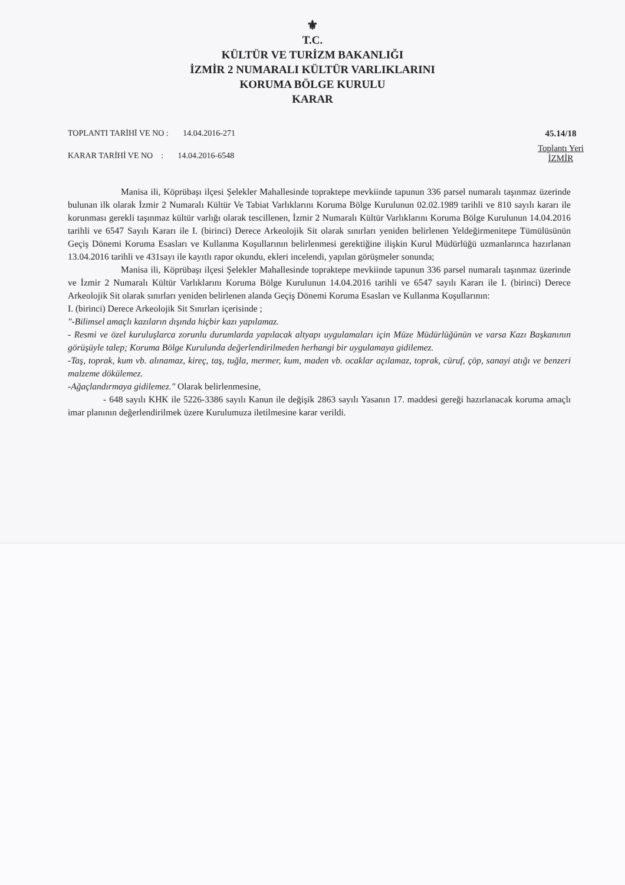⚜
T.C.
KÜLTÜR VE TURİZM BAKANLIĞI
İZMİR 2 NUMARALI KÜLTÜR VARLIKLARINI
KORUMA BÖLGE KURULU
KARAR
TOPLANTI TARİHİ VE NO : 14.04.2016-271
KARAR TARİHİ VE NO : 14.04.2016-6548
45.14/18
Toplantı Yeri
İZMİR
Manisa ili, Köprübaşı ilçesi Şelekler Mahallesinde topraktepe mevkiinde tapunun 336 parsel numaralı taşınmaz üzerinde bulunan ilk olarak İzmir 2 Numaralı Kültür Ve Tabiat Varlıklarını Koruma Bölge Kurulunun 02.02.1989 tarihli ve 810 sayılı kararı ile korunması gerekli taşınmaz kültür varlığı olarak tescillenen, İzmir 2 Numaralı Kültür Varlıklarını Koruma Bölge Kurulunun 14.04.2016 tarihli ve 6547 Sayılı Kararı ile I. (birinci) Derece Arkeolojik Sit olarak sınırları yeniden belirlenen Yeldeğirmenitepe Tümülüsünün Geçiş Dönemi Koruma Esasları ve Kullanma Koşullarının belirlenmesi gerektiğine ilişkin Kurul Müdürlüğü uzmanlarınca hazırlanan 13.04.2016 tarihli ve 431sayı ile kayıtlı rapor okundu, ekleri incelendi, yapılan görüşmeler sonunda;
Manisa ili, Köprübaşı ilçesi Şelekler Mahallesinde topraktepe mevkiinde tapunun 336 parsel numaralı taşınmaz üzerinde ve İzmir 2 Numaralı Kültür Varlıklarını Koruma Bölge Kurulunun 14.04.2016 tarihli ve 6547 sayılı Kararı ile I. (birinci) Derece Arkeolojik Sit olarak sınırları yeniden belirlenen alanda Geçiş Dönemi Koruma Esasları ve Kullanma Koşullarının:
I. (birinci) Derece Arkeolojik Sit Sınırları içerisinde ;
"-Bilimsel amaçlı kazıların dışında hiçbir kazı yapılamaz.
- Resmi ve özel kuruluşlarca zorunlu durumlarda yapılacak altyapı uygulamaları için Müze Müdürlüğünün ve varsa Kazı Başkanının görüşüyle talep; Koruma Bölge Kurulunda değerlendirilmeden herhangi bir uygulamaya gidilemez.
-Taş, toprak, kum vb. alınamaz, kireç, taş, tuğla, mermer, kum, maden vb. ocaklar açılamaz, toprak, cüruf, çöp, sanayi atığı ve benzeri malzeme dökülemez.
-Ağaçlandırmaya gidilemez." Olarak belirlenmesine,
- 648 sayılı KHK ile 5226-3386 sayılı Kanun ile değişik 2863 sayılı Yasanın 17. maddesi gereği hazırlanacak koruma amaçlı imar planının değerlendirilmek üzere Kurulumuza iletilmesine karar verildi.